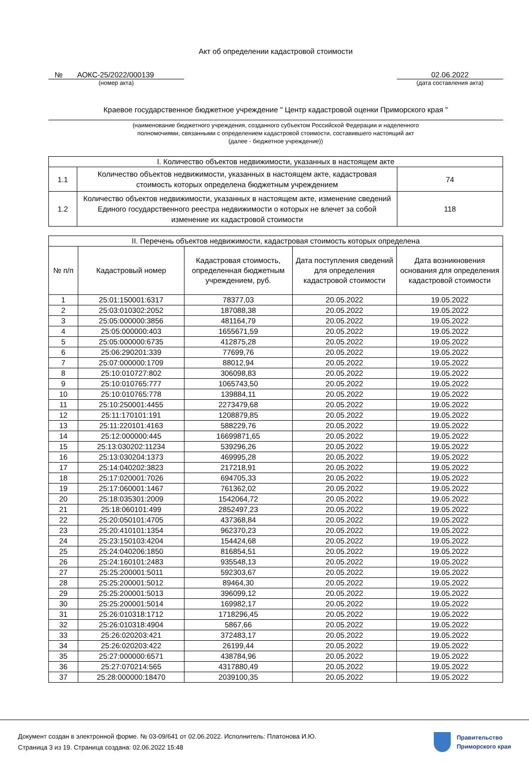Акт об определении кадастровой стоимости
№ АОКС-25/2022/000139
(номер акта)
02.06.2022
(дата составления акта)
Краевое государственное бюджетное учреждение " Центр кадастровой оценки Приморского края "
(наименование бюджетного учреждения, созданного субъектом Российской Федерации и наделенного
полномочиями, связанными с определением кадастровой стоимости, составившего настоящий акт
(далее - бюджетное учреждение))
| I. Количество объектов недвижимости, указанных в настоящем акте | | |
| --- | --- | --- |
| 1.1 | Количество объектов недвижимости, указанных в настоящем акте, кадастровая стоимость которых определена бюджетным учреждением | 74 |
| 1.2 | Количество объектов недвижимости, указанных в настоящем акте, изменение сведений Единого государственного реестра недвижимости о которых не влечет за собой изменение их кадастровой стоимости | 118 |
| II. Перечень объектов недвижимости, кадастровая стоимость которых определена | | | | |
| --- | --- | --- | --- | --- |
| № п/п | Кадастровый номер | Кадастровая стоимость, определенная бюджетным учреждением, руб. | Дата поступления сведений для определения кадастровой стоимости | Дата возникновения основания для определения кадастровой стоимости |
| 1 | 25:01:150001:6317 | 78377,03 | 20.05.2022 | 19.05.2022 |
| 2 | 25:03:010302:2052 | 187088,38 | 20.05.2022 | 19.05.2022 |
| 3 | 25:05:000000:3856 | 481164,79 | 20.05.2022 | 19.05.2022 |
| 4 | 25:05:000000:403 | 1655671,59 | 20.05.2022 | 19.05.2022 |
| 5 | 25:05:000000:6735 | 412875,28 | 20.05.2022 | 19.05.2022 |
| 6 | 25:06:290201:339 | 77699,76 | 20.05.2022 | 19.05.2022 |
| 7 | 25:07:000000:1709 | 88012,94 | 20.05.2022 | 19.05.2022 |
| 8 | 25:10:010727:802 | 306098,83 | 20.05.2022 | 19.05.2022 |
| 9 | 25:10:010765:777 | 1065743,50 | 20.05.2022 | 19.05.2022 |
| 10 | 25:10:010765:778 | 139884,11 | 20.05.2022 | 19.05.2022 |
| 11 | 25:10:250001:4455 | 2273479,68 | 20.05.2022 | 19.05.2022 |
| 12 | 25:11:170101:191 | 1208879,85 | 20.05.2022 | 19.05.2022 |
| 13 | 25:11:220101:4163 | 588229,76 | 20.05.2022 | 19.05.2022 |
| 14 | 25:12:000000:445 | 16699871,65 | 20.05.2022 | 19.05.2022 |
| 15 | 25:13:030202:11234 | 539296,26 | 20.05.2022 | 19.05.2022 |
| 16 | 25:13:030204:1373 | 469995,28 | 20.05.2022 | 19.05.2022 |
| 17 | 25:14:040202:3823 | 217218,91 | 20.05.2022 | 19.05.2022 |
| 18 | 25:17:020001:7026 | 694705,33 | 20.05.2022 | 19.05.2022 |
| 19 | 25:17:060001:1467 | 761362,02 | 20.05.2022 | 19.05.2022 |
| 20 | 25:18:035301:2009 | 1542064,72 | 20.05.2022 | 19.05.2022 |
| 21 | 25:18:060101:499 | 2852497,23 | 20.05.2022 | 19.05.2022 |
| 22 | 25:20:050101:4705 | 437368,84 | 20.05.2022 | 19.05.2022 |
| 23 | 25:20:410101:1354 | 962370,23 | 20.05.2022 | 19.05.2022 |
| 24 | 25:23:150103:4204 | 154424,68 | 20.05.2022 | 19.05.2022 |
| 25 | 25:24:040206:1850 | 816854,51 | 20.05.2022 | 19.05.2022 |
| 26 | 25:24:160101:2483 | 935548,13 | 20.05.2022 | 19.05.2022 |
| 27 | 25:25:200001:5011 | 592303,67 | 20.05.2022 | 19.05.2022 |
| 28 | 25:25:200001:5012 | 89464,30 | 20.05.2022 | 19.05.2022 |
| 29 | 25:25:200001:5013 | 396099,12 | 20.05.2022 | 19.05.2022 |
| 30 | 25:25:200001:5014 | 169982,17 | 20.05.2022 | 19.05.2022 |
| 31 | 25:26:010318:1712 | 1718296,45 | 20.05.2022 | 19.05.2022 |
| 32 | 25:26:010318:4904 | 5867,66 | 20.05.2022 | 19.05.2022 |
| 33 | 25:26:020203:421 | 372483,17 | 20.05.2022 | 19.05.2022 |
| 34 | 25:26:020203:422 | 26199,44 | 20.05.2022 | 19.05.2022 |
| 35 | 25:27:000000:6571 | 438784,96 | 20.05.2022 | 19.05.2022 |
| 36 | 25:27:070214:565 | 4317880,49 | 20.05.2022 | 19.05.2022 |
| 37 | 25:28:000000:18470 | 2039100,35 | 20.05.2022 | 19.05.2022 |
Документ создан в электронной форме. № 03-09/641 от 02.06.2022. Исполнитель: Платонова И.Ю.
Страница 3 из 19. Страница создана: 02.06.2022 15:48
Правительство
Приморского края